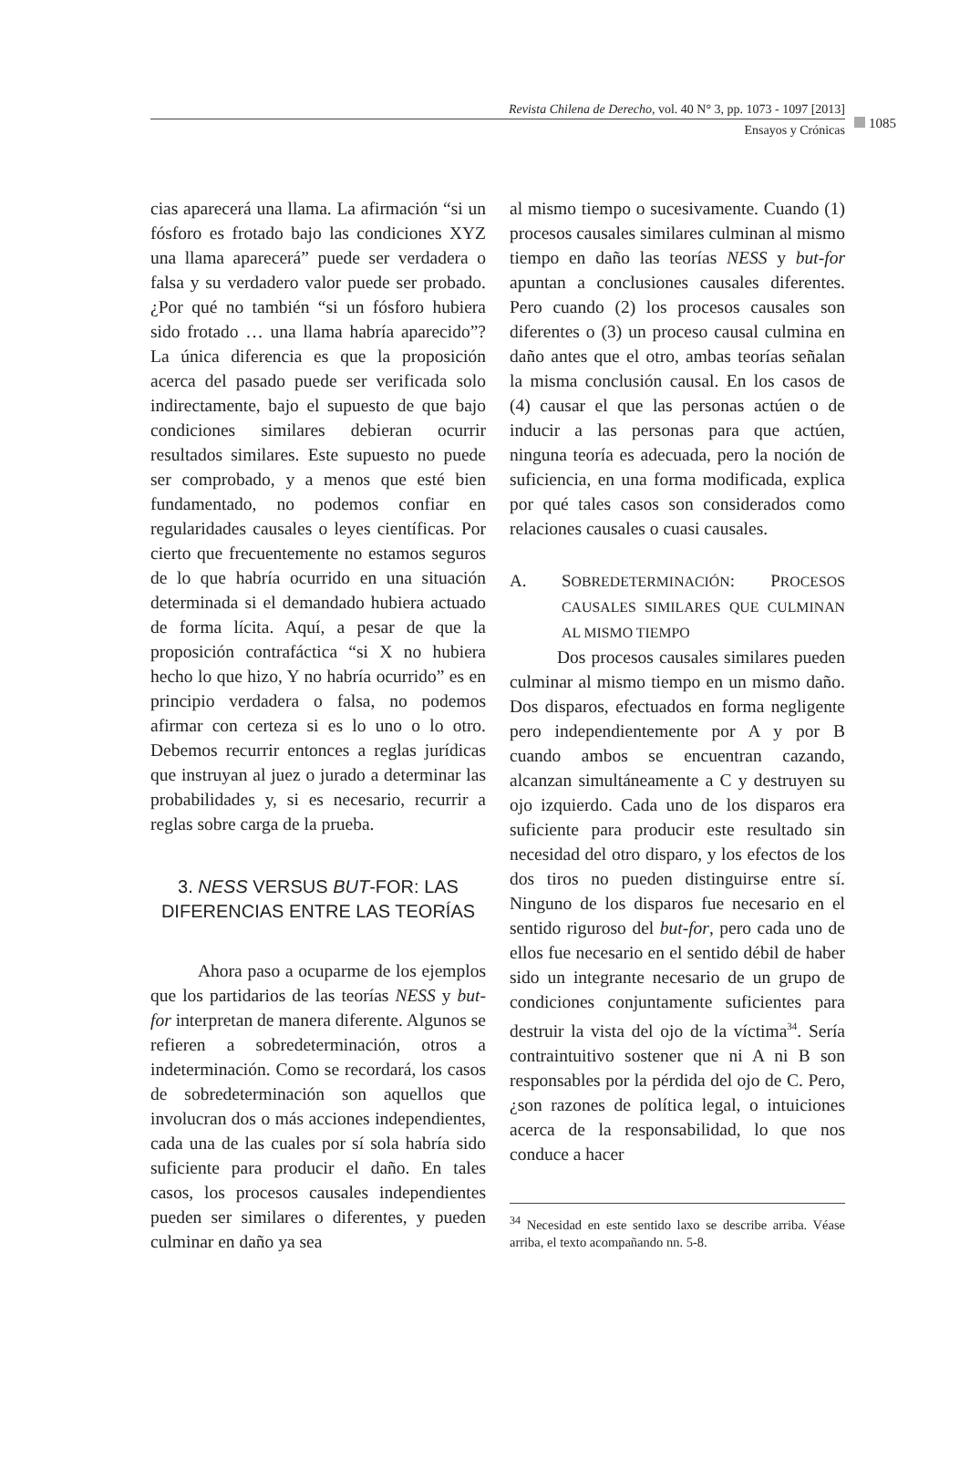Revista Chilena de Derecho, vol. 40 N° 3, pp. 1073 - 1097 [2013]
Ensayos y Crónicas
1085
cias aparecerá una llama. La afirmación “si un fósforo es frotado bajo las condiciones XYZ una llama aparecerá” puede ser verdadera o falsa y su verdadero valor puede ser probado. ¿Por qué no también “si un fósforo hubiera sido frotado … una llama habría aparecido”? La única diferencia es que la proposición acerca del pasado puede ser verificada solo indirectamente, bajo el supuesto de que bajo condiciones similares debieran ocurrir resultados similares. Este supuesto no puede ser comprobado, y a menos que esté bien fundamentado, no podemos confiar en regularidades causales o leyes científicas. Por cierto que frecuentemente no estamos seguros de lo que habría ocurrido en una situación determinada si el demandado hubiera actuado de forma lícita. Aquí, a pesar de que la proposición contrafáctica “si X no hubiera hecho lo que hizo, Y no habría ocurrido” es en principio verdadera o falsa, no podemos afirmar con certeza si es lo uno o lo otro. Debemos recurrir entonces a reglas jurídicas que instruyan al juez o jurado a determinar las probabilidades y, si es necesario, recurrir a reglas sobre carga de la prueba.
3. NESS VERSUS BUT-FOR: LAS DIFERENCIAS ENTRE LAS TEORÍAS
Ahora paso a ocuparme de los ejemplos que los partidarios de las teorías NESS y but-for interpretan de manera diferente. Algunos se refieren a sobredeterminación, otros a indeterminación. Como se recordará, los casos de sobredeterminación son aquellos que involucran dos o más acciones independientes, cada una de las cuales por sí sola habría sido suficiente para producir el daño. En tales casos, los procesos causales independientes pueden ser similares o diferentes, y pueden culminar en daño ya sea
al mismo tiempo o sucesivamente. Cuando (1) procesos causales similares culminan al mismo tiempo en daño las teorías NESS y but-for apuntan a conclusiones causales diferentes. Pero cuando (2) los procesos causales son diferentes o (3) un proceso causal culmina en daño antes que el otro, ambas teorías señalan la misma conclusión causal. En los casos de (4) causar el que las personas actúen o de inducir a las personas para que actúen, ninguna teoría es adecuada, pero la noción de suficiencia, en una forma modificada, explica por qué tales casos son considerados como relaciones causales o cuasi causales.
A. SOBREDETERMINACIÓN: PROCESOS CAUSALES SIMILARES QUE CULMINAN AL MISMO TIEMPO
Dos procesos causales similares pueden culminar al mismo tiempo en un mismo daño. Dos disparos, efectuados en forma negligente pero independientemente por A y por B cuando ambos se encuentran cazando, alcanzan simultáneamente a C y destruyen su ojo izquierdo. Cada uno de los disparos era suficiente para producir este resultado sin necesidad del otro disparo, y los efectos de los dos tiros no pueden distinguirse entre sí. Ninguno de los disparos fue necesario en el sentido riguroso del but-for, pero cada uno de ellos fue necesario en el sentido débil de haber sido un integrante necesario de un grupo de condiciones conjuntamente suficientes para destruir la vista del ojo de la víctima<sup>34</sup>. Sería contraintuitivo sostener que ni A ni B son responsables por la pérdida del ojo de C. Pero, ¿son razones de política legal, o intuiciones acerca de la responsabilidad, lo que nos conduce a hacer
<sup>34</sup> Necesidad en este sentido laxo se describe arriba. Véase arriba, el texto acompañando nn. 5-8.